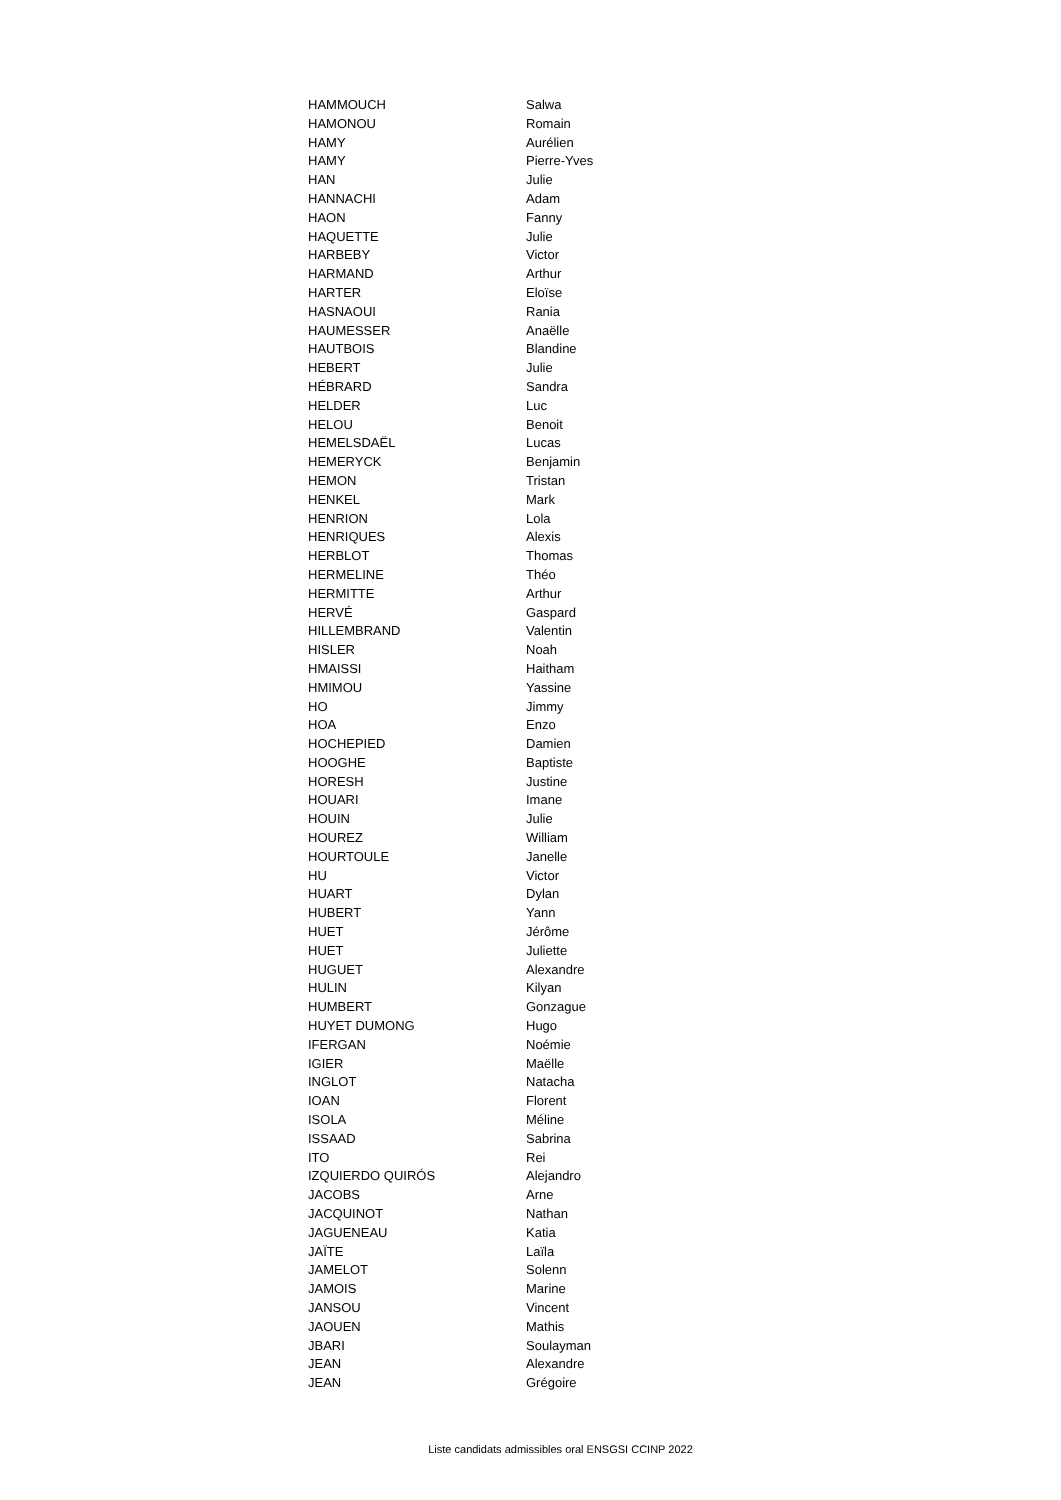| HAMMOUCH | Salwa |
| HAMONOU | Romain |
| HAMY | Aurélien |
| HAMY | Pierre-Yves |
| HAN | Julie |
| HANNACHI | Adam |
| HAON | Fanny |
| HAQUETTE | Julie |
| HARBEBY | Victor |
| HARMAND | Arthur |
| HARTER | Eloïse |
| HASNAOUI | Rania |
| HAUMESSER | Anaëlle |
| HAUTBOIS | Blandine |
| HEBERT | Julie |
| HÉBRARD | Sandra |
| HELDER | Luc |
| HELOU | Benoit |
| HEMELSDAËL | Lucas |
| HEMERYCK | Benjamin |
| HEMON | Tristan |
| HENKEL | Mark |
| HENRION | Lola |
| HENRIQUES | Alexis |
| HERBLOT | Thomas |
| HERMELINE | Théo |
| HERMITTE | Arthur |
| HERVÉ | Gaspard |
| HILLEMBRAND | Valentin |
| HISLER | Noah |
| HMAISSI | Haitham |
| HMIMOU | Yassine |
| HO | Jimmy |
| HOA | Enzo |
| HOCHEPIED | Damien |
| HOOGHE | Baptiste |
| HORESH | Justine |
| HOUARI | Imane |
| HOUIN | Julie |
| HOUREZ | William |
| HOURTOULE | Janelle |
| HU | Victor |
| HUART | Dylan |
| HUBERT | Yann |
| HUET | Jérôme |
| HUET | Juliette |
| HUGUET | Alexandre |
| HULIN | Kilyan |
| HUMBERT | Gonzague |
| HUYET DUMONG | Hugo |
| IFERGAN | Noémie |
| IGIER | Maëlle |
| INGLOT | Natacha |
| IOAN | Florent |
| ISOLA | Méline |
| ISSAAD | Sabrina |
| ITO | Rei |
| IZQUIERDO QUIRÓS | Alejandro |
| JACOBS | Arne |
| JACQUINOT | Nathan |
| JAGUENEAU | Katia |
| JAÏTE | Laïla |
| JAMELOT | Solenn |
| JAMOIS | Marine |
| JANSOU | Vincent |
| JAOUEN | Mathis |
| JBARI | Soulayman |
| JEAN | Alexandre |
| JEAN | Grégoire |
Liste candidats admissibles oral ENSGSI CCINP 2022